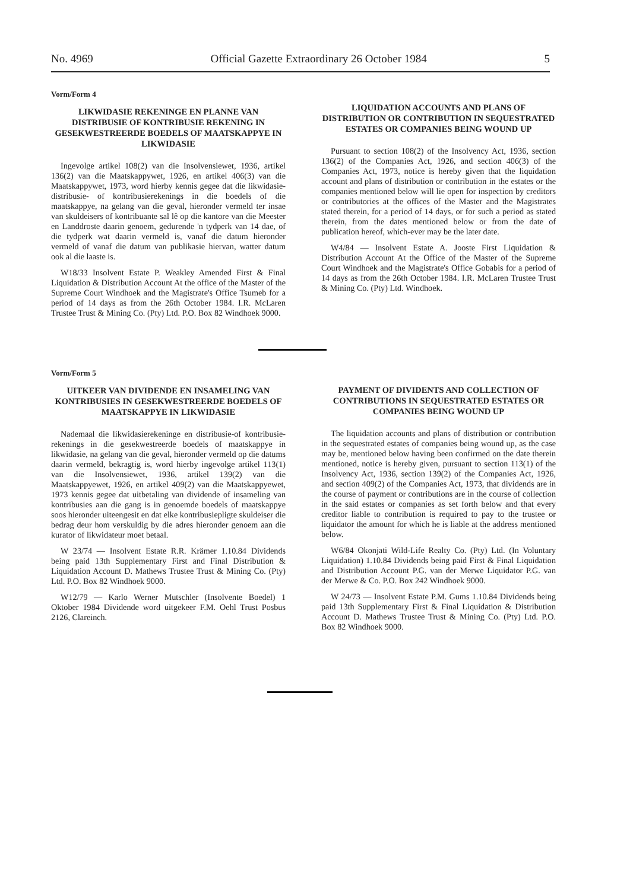No. 4969 Official Gazette Extraordinary 26 October 1984 5
Vorm/Form 4
LIKWIDASIE REKENINGE EN PLANNE VAN DISTRIBUSIE OF KONTRIBUSIE REKENING IN GESEKWESTREERDE BOEDELS OF MAATSKAPPYE IN LIKWIDASIE
Ingevolge artikel 108(2) van die Insolvensiewet, 1936, artikel 136(2) van die Maatskappywet, 1926, en artikel 406(3) van die Maatskappywet, 1973, word hierby kennis gegee dat die likwidasie- distribusie- of kontribusierekenings in die boedels of die maatskappye, na gelang van die geval, hieronder vermeld ter insae van skuldeisers of kontribuante sal lê op die kantore van die Meester en Landdroste daarin genoem, gedurende 'n tydperk van 14 dae, of die tydperk wat daarin vermeld is, vanaf die datum hieronder vermeld of vanaf die datum van publikasie hiervan, watter datum ook al die laaste is.
W18/33 Insolvent Estate P. Weakley Amended First & Final Liquidation & Distribution Account At the office of the Master of the Supreme Court Windhoek and the Magistrate's Office Tsumeb for a period of 14 days as from the 26th October 1984. I.R. McLaren Trustee Trust & Mining Co. (Pty) Ltd. P.O. Box 82 Windhoek 9000.
LIQUIDATION ACCOUNTS AND PLANS OF DISTRIBUTION OR CONTRIBUTION IN SEQUESTRATED ESTATES OR COMPANIES BEING WOUND UP
Pursuant to section 108(2) of the Insolvency Act, 1936, section 136(2) of the Companies Act, 1926, and section 406(3) of the Companies Act, 1973, notice is hereby given that the liquidation account and plans of distribution or contribution in the estates or the companies mentioned below will lie open for inspection by creditors or contributories at the offices of the Master and the Magistrates stated therein, for a period of 14 days, or for such a period as stated therein, from the dates mentioned below or from the date of publication hereof, which-ever may be the later date.
W4/84 — Insolvent Estate A. Jooste First Liquidation & Distribution Account At the Office of the Master of the Supreme Court Windhoek and the Magistrate's Office Gobabis for a period of 14 days as from the 26th October 1984. I.R. McLaren Trustee Trust & Mining Co. (Pty) Ltd. Windhoek.
Vorm/Form 5
UITKEER VAN DIVIDENDE EN INSAMELING VAN KONTRIBUSIES IN GESEKWESTREERDE BOEDELS OF MAATSKAPPYE IN LIKWIDASIE
Nademaal die likwidasierekeninge en distribusie-of kontribusie-rekenings in die gesekwestreerde boedels of maatskappye in likwidasie, na gelang van die geval, hieronder vermeld op die datums daarin vermeld, bekragtig is, word hierby ingevolge artikel 113(1) van die Insolvensiewet, 1936, artikel 139(2) van die Maatskappyewet, 1926, en artikel 409(2) van die Maatskappyewet, 1973 kennis gegee dat uitbetaling van dividende of insameling van kontribusies aan die gang is in genoemde boedels of maatskappye soos hieronder uiteengesit en dat elke kontribusiepligte skuldeiser die bedrag deur hom verskuldig by die adres hieronder genoem aan die kurator of likwidateur moet betaal.
W 23/74 — Insolvent Estate R.R. Krämer 1.10.84 Dividends being paid 13th Supplementary First and Final Distribution & Liquidation Account D. Mathews Trustee Trust & Mining Co. (Pty) Ltd. P.O. Box 82 Windhoek 9000.
W12/79 — Karlo Werner Mutschler (Insolvente Boedel) 1 Oktober 1984 Dividende word uitgekeer F.M. Oehl Trust Posbus 2126, Clareinch.
PAYMENT OF DIVIDENTS AND COLLECTION OF CONTRIBUTIONS IN SEQUESTRATED ESTATES OR COMPANIES BEING WOUND UP
The liquidation accounts and plans of distribution or contribution in the sequestrated estates of companies being wound up, as the case may be, mentioned below having been confirmed on the date therein mentioned, notice is hereby given, pursuant to section 113(1) of the Insolvency Act, 1936, section 139(2) of the Companies Act, 1926, and section 409(2) of the Companies Act, 1973, that dividends are in the course of payment or contributions are in the course of collection in the said estates or companies as set forth below and that every creditor liable to contribution is required to pay to the trustee or liquidator the amount for which he is liable at the address mentioned below.
W6/84 Okonjati Wild-Life Realty Co. (Pty) Ltd. (In Voluntary Liquidation) 1.10.84 Dividends being paid First & Final Liquidation and Distribution Account P.G. van der Merwe Liquidator P.G. van der Merwe & Co. P.O. Box 242 Windhoek 9000.
W 24/73 — Insolvent Estate P.M. Gums 1.10.84 Dividends being paid 13th Supplementary First & Final Liquidation & Distribution Account D. Mathews Trustee Trust & Mining Co. (Pty) Ltd. P.O. Box 82 Windhoek 9000.